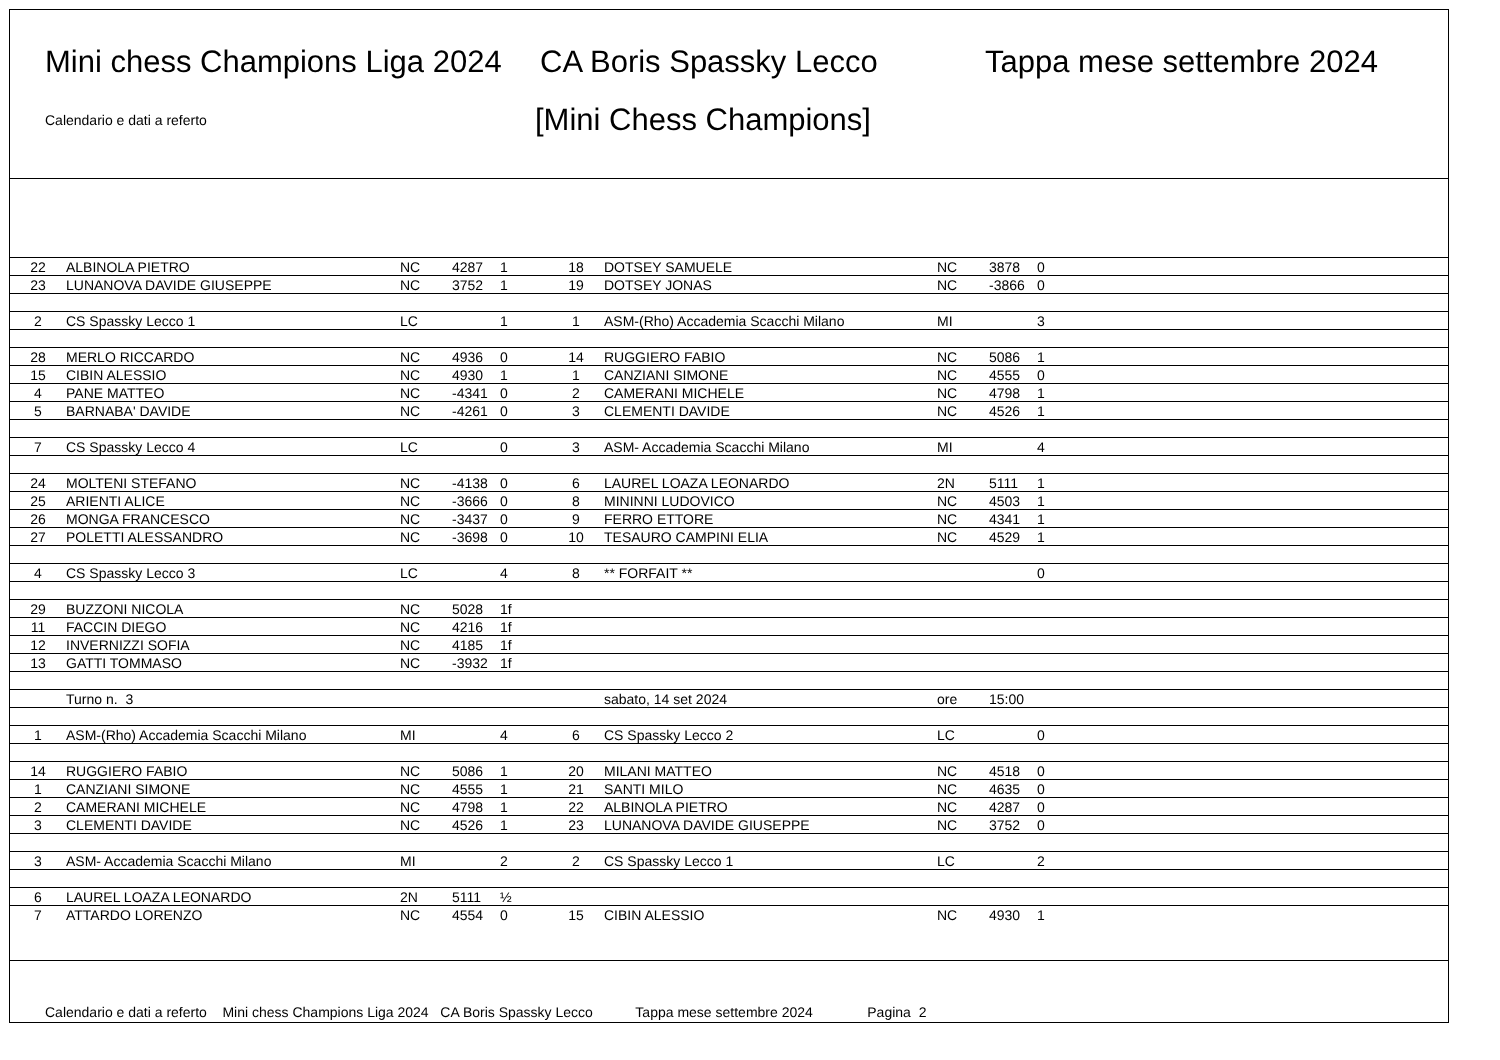Mini chess Champions Liga 2024 CA Boris Spassky Lecco Tappa mese settembre 2024
Calendario e dati a referto
[Mini Chess Champions]
| 22 | ALBINOLA PIETRO | NC | 4287 | 1 | 18 | DOTSEY SAMUELE | NC | 3878 | 0 |
| 23 | LUNANOVA DAVIDE GIUSEPPE | NC | 3752 | 1 | 19 | DOTSEY JONAS | NC | -3866 | 0 |
| 2 | CS Spassky Lecco 1 | LC | | 1 | 1 | ASM-(Rho) Accademia Scacchi Milano | MI | | 3 |
| 28 | MERLO RICCARDO | NC | 4936 | 0 | 14 | RUGGIERO FABIO | NC | 5086 | 1 |
| 15 | CIBIN ALESSIO | NC | 4930 | 1 | 1 | CANZIANI SIMONE | NC | 4555 | 0 |
| 4 | PANE MATTEO | NC | -4341 | 0 | 2 | CAMERANI MICHELE | NC | 4798 | 1 |
| 5 | BARNABA' DAVIDE | NC | -4261 | 0 | 3 | CLEMENTI DAVIDE | NC | 4526 | 1 |
| 7 | CS Spassky Lecco 4 | LC | | 0 | 3 | ASM- Accademia Scacchi Milano | MI | | 4 |
| 24 | MOLTENI STEFANO | NC | -4138 | 0 | 6 | LAUREL LOAZA LEONARDO | 2N | 5111 | 1 |
| 25 | ARIENTI ALICE | NC | -3666 | 0 | 8 | MININNI LUDOVICO | NC | 4503 | 1 |
| 26 | MONGA FRANCESCO | NC | -3437 | 0 | 9 | FERRO ETTORE | NC | 4341 | 1 |
| 27 | POLETTI ALESSANDRO | NC | -3698 | 0 | 10 | TESAURO CAMPINI ELIA | NC | 4529 | 1 |
| 4 | CS Spassky Lecco 3 | LC | | 4 | 8 | ** FORFAIT ** | | | 0 |
| 29 | BUZZONI NICOLA | NC | 5028 | 1f | | | | | |
| 11 | FACCIN DIEGO | NC | 4216 | 1f | | | | | |
| 12 | INVERNIZZI SOFIA | NC | 4185 | 1f | | | | | |
| 13 | GATTI TOMMASO | NC | -3932 | 1f | | | | | |
| | Turno n. 3 | | | | | sabato, 14 set 2024 | ore | 15:00 | |
| 1 | ASM-(Rho) Accademia Scacchi Milano | MI | | 4 | 6 | CS Spassky Lecco 2 | LC | | 0 |
| 14 | RUGGIERO FABIO | NC | 5086 | 1 | 20 | MILANI MATTEO | NC | 4518 | 0 |
| 1 | CANZIANI SIMONE | NC | 4555 | 1 | 21 | SANTI MILO | NC | 4635 | 0 |
| 2 | CAMERANI MICHELE | NC | 4798 | 1 | 22 | ALBINOLA PIETRO | NC | 4287 | 0 |
| 3 | CLEMENTI DAVIDE | NC | 4526 | 1 | 23 | LUNANOVA DAVIDE GIUSEPPE | NC | 3752 | 0 |
| 3 | ASM- Accademia Scacchi Milano | MI | | 2 | 2 | CS Spassky Lecco 1 | LC | | 2 |
| 6 | LAUREL LOAZA LEONARDO | 2N | 5111 | ½ | | | | | |
| 7 | ATTARDO LORENZO | NC | 4554 | 0 | 15 | CIBIN ALESSIO | NC | 4930 | 1 |
Calendario e dati a referto Mini chess Champions Liga 2024 CA Boris Spassky Lecco Tappa mese settembre 2024 Pagina 2